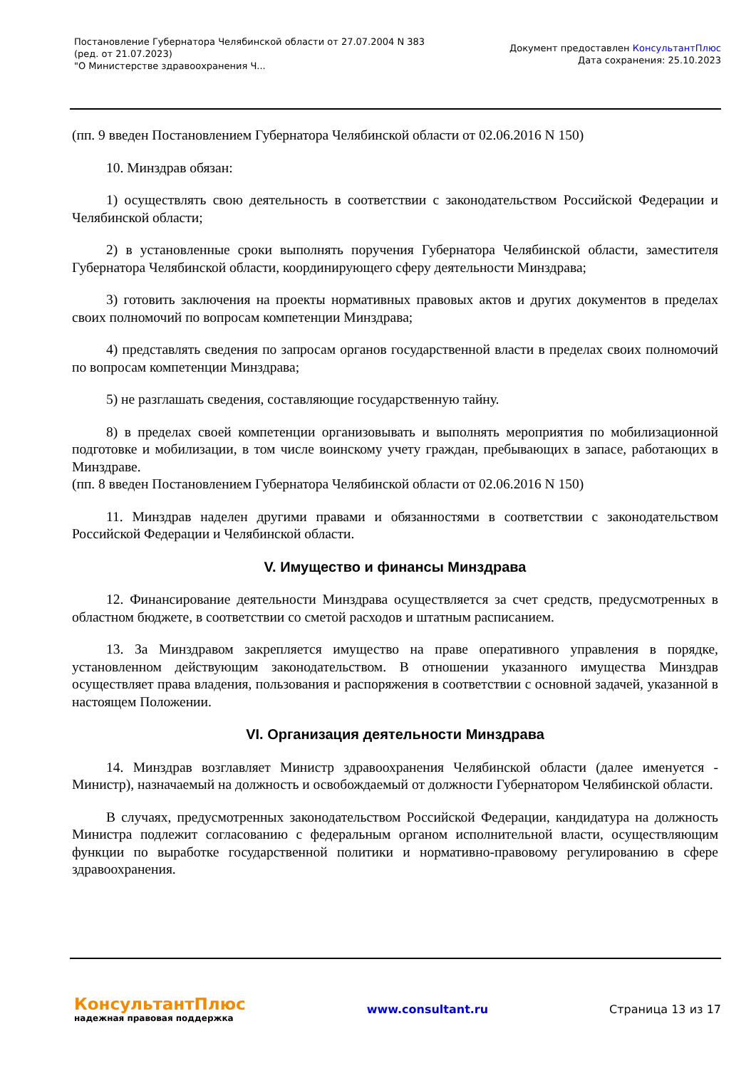Постановление Губернатора Челябинской области от 27.07.2004 N 383
(ред. от 21.07.2023)
"О Министерстве здравоохранения Ч...
Документ предоставлен КонсультантПлюс
Дата сохранения: 25.10.2023
(пп. 9 введен Постановлением Губернатора Челябинской области от 02.06.2016 N 150)
10. Минздрав обязан:
1) осуществлять свою деятельность в соответствии с законодательством Российской Федерации и Челябинской области;
2) в установленные сроки выполнять поручения Губернатора Челябинской области, заместителя Губернатора Челябинской области, координирующего сферу деятельности Минздрава;
3) готовить заключения на проекты нормативных правовых актов и других документов в пределах своих полномочий по вопросам компетенции Минздрава;
4) представлять сведения по запросам органов государственной власти в пределах своих полномочий по вопросам компетенции Минздрава;
5) не разглашать сведения, составляющие государственную тайну.
8) в пределах своей компетенции организовывать и выполнять мероприятия по мобилизационной подготовке и мобилизации, в том числе воинскому учету граждан, пребывающих в запасе, работающих в Минздраве.
(пп. 8 введен Постановлением Губернатора Челябинской области от 02.06.2016 N 150)
11. Минздрав наделен другими правами и обязанностями в соответствии с законодательством Российской Федерации и Челябинской области.
V. Имущество и финансы Минздрава
12. Финансирование деятельности Минздрава осуществляется за счет средств, предусмотренных в областном бюджете, в соответствии со сметой расходов и штатным расписанием.
13. За Минздравом закрепляется имущество на праве оперативного управления в порядке, установленном действующим законодательством. В отношении указанного имущества Минздрав осуществляет права владения, пользования и распоряжения в соответствии с основной задачей, указанной в настоящем Положении.
VI. Организация деятельности Минздрава
14. Минздрав возглавляет Министр здравоохранения Челябинской области (далее именуется - Министр), назначаемый на должность и освобождаемый от должности Губернатором Челябинской области.
В случаях, предусмотренных законодательством Российской Федерации, кандидатура на должность Министра подлежит согласованию с федеральным органом исполнительной власти, осуществляющим функции по выработке государственной политики и нормативно-правовому регулированию в сфере здравоохранения.
КонсультантПлюс
надежная правовая поддержка
www.consultant.ru Страница 13 из 17